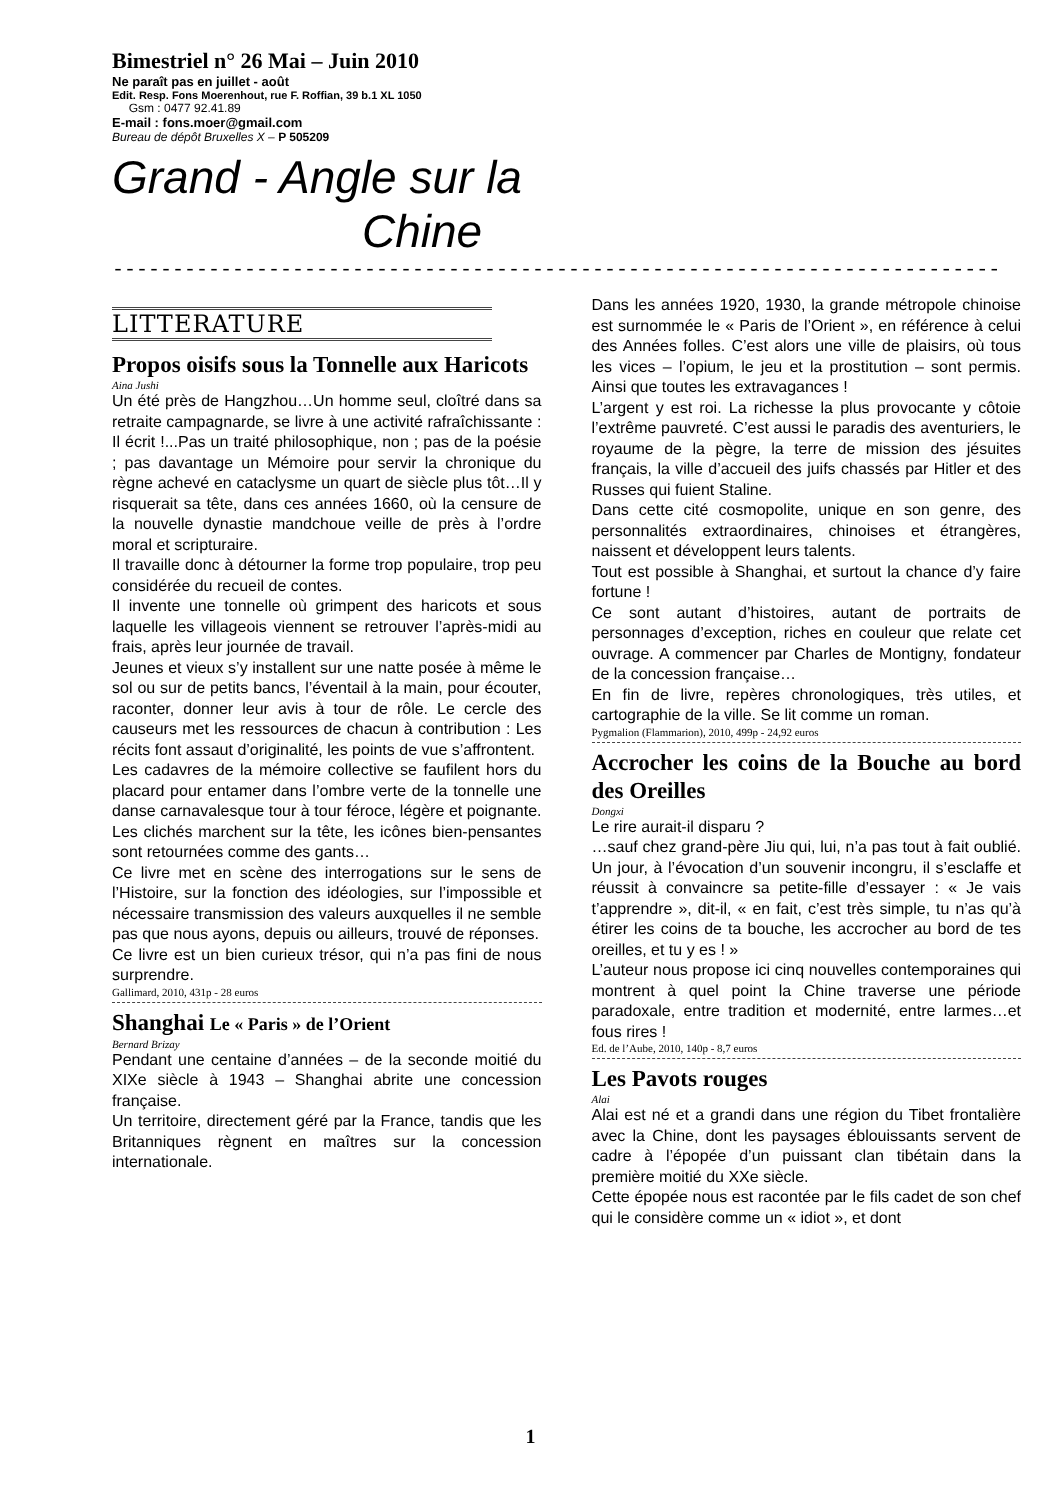Bimestriel n° 26 Mai – Juin 2010
Ne paraît pas en juillet - août
Edit. Resp. Fons Moerenhout, rue F. Roffian, 39 b.1 XL 1050
Gsm : 0477 92.41.89
E-mail : fons.moer@gmail.com
Bureau de dépôt Bruxelles X – P 505209
Grand - Angle sur la
Chine
--------------------------------------------------------------------------
LITTERATURE
Propos oisifs sous la Tonnelle aux Haricots
Aina Jushi
Un été près de Hangzhou…Un homme seul, cloîtré dans sa retraite campagnarde, se livre à une activité rafraîchissante : Il écrit !...Pas un traité philosophique, non ; pas de la poésie ; pas davantage un Mémoire pour servir la chronique du règne achevé en cataclysme un quart de siècle plus tôt…Il y risquerait sa tête, dans ces années 1660, où la censure de la nouvelle dynastie mandchoue veille de près à l’ordre moral et scripturaire.
Il travaille donc à détourner la forme trop populaire, trop peu considérée du recueil de contes.
Il invente une tonnelle où grimpent des haricots et sous laquelle les villageois viennent se retrouver l’après-midi au frais, après leur journée de travail.
Jeunes et vieux s’y installent sur une natte posée à même le sol ou sur de petits bancs, l’éventail à la main, pour écouter, raconter, donner leur avis à tour de rôle. Le cercle des causeurs met les ressources de chacun à contribution : Les récits font assaut d’originalité, les points de vue s’affrontent.
Les cadavres de la mémoire collective se faufilent hors du placard pour entamer dans l’ombre verte de la tonnelle une danse carnavalesque tour à tour féroce, légère et poignante. Les clichés marchent sur la tête, les icônes bien-pensantes sont retournées comme des gants…
Ce livre met en scène des interrogations sur le sens de l’Histoire, sur la fonction des idéologies, sur l’impossible et nécessaire transmission des valeurs auxquelles il ne semble pas que nous ayons, depuis ou ailleurs, trouvé de réponses.
Ce livre est un bien curieux trésor, qui n’a pas fini de nous surprendre.
Gallimard, 2010, 431p - 28 euros
Shanghai Le « Paris » de l’Orient
Bernard Brizay
Pendant une centaine d’années – de la seconde moitié du XIXe siècle à 1943 – Shanghai abrite une concession française.
Un territoire, directement géré par la France, tandis que les Britanniques règnent en maîtres sur la concession internationale.
Dans les années 1920, 1930, la grande métropole chinoise est surnommée le « Paris de l’Orient », en référence à celui des Années folles. C’est alors une ville de plaisirs, où tous les vices – l’opium, le jeu et la prostitution – sont permis. Ainsi que toutes les extravagances !
L’argent y est roi. La richesse la plus provocante y côtoie l’extrême pauvreté. C’est aussi le paradis des aventuriers, le royaume de la pègre, la terre de mission des jésuites français, la ville d’accueil des juifs chassés par Hitler et des Russes qui fuient Staline.
Dans cette cité cosmopolite, unique en son genre, des personnalités extraordinaires, chinoises et étrangères, naissent et développent leurs talents.
Tout est possible à Shanghai, et surtout la chance d’y faire fortune !
Ce sont autant d’histoires, autant de portraits de personnages d’exception, riches en couleur que relate cet ouvrage. A commencer par Charles de Montigny, fondateur de la concession française…
En fin de livre, repères chronologiques, très utiles, et cartographie de la ville. Se lit comme un roman.
Pygmalion (Flammarion), 2010, 499p - 24,92 euros
Accrocher les coins de la Bouche au bord des Oreilles
Dongxi
Le rire aurait-il disparu ?
…sauf chez grand-père Jiu qui, lui, n’a pas tout à fait oublié. Un jour, à l’évocation d’un souvenir incongru, il s’esclaffe et réussit à convaincre sa petite-fille d’essayer : « Je vais t’apprendre », dit-il, « en fait, c’est très simple, tu n’as qu’à étirer les coins de ta bouche, les accrocher au bord de tes oreilles, et tu y es ! »
L’auteur nous propose ici cinq nouvelles contemporaines qui montrent à quel point la Chine traverse une période paradoxale, entre tradition et modernité, entre larmes…et fous rires !
Ed. de l’Aube, 2010, 140p - 8,7 euros
Les Pavots rouges
Alai
Alai est né et a grandi dans une région du Tibet frontalière avec la Chine, dont les paysages éblouissants servent de cadre à l’épopée d’un puissant clan tibétain dans la première moitié du XXe siècle.
Cette épopée nous est racontée par le fils cadet de son chef qui le considère comme un « idiot », et dont
1